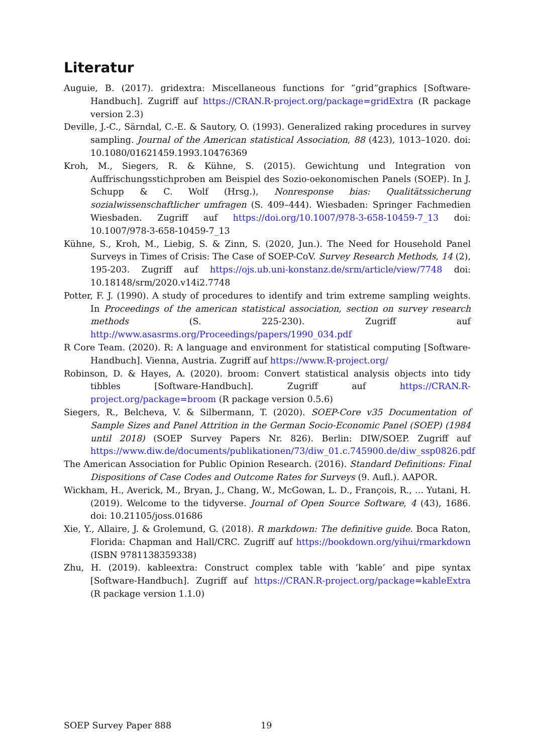Literatur
Auguie, B. (2017). gridextra: Miscellaneous functions for ”grid”graphics [Software-Handbuch]. Zugriff auf https://CRAN.R-project.org/package=gridExtra (R package version 2.3)
Deville, J.-C., Särndal, C.-E. & Sautory, O. (1993). Generalized raking procedures in survey sampling. Journal of the American statistical Association, 88 (423), 1013–1020. doi: 10.1080/01621459.1993.10476369
Kroh, M., Siegers, R. & Kühne, S. (2015). Gewichtung und Integration von Auffrischungsstichproben am Beispiel des Sozio-oekonomischen Panels (SOEP). In J. Schupp & C. Wolf (Hrsg.), Nonresponse bias: Qualitätssicherung sozialwissenschaftlicher umfragen (S. 409–444). Wiesbaden: Springer Fachmedien Wiesbaden. Zugriff auf https://doi.org/10.1007/978-3-658-10459-7_13 doi: 10.1007/978-3-658-10459-7_13
Kühne, S., Kroh, M., Liebig, S. & Zinn, S. (2020, Jun.). The Need for Household Panel Surveys in Times of Crisis: The Case of SOEP-CoV. Survey Research Methods, 14 (2), 195-203. Zugriff auf https://ojs.ub.uni-konstanz.de/srm/article/view/7748 doi: 10.18148/srm/2020.v14i2.7748
Potter, F. J. (1990). A study of procedures to identify and trim extreme sampling weights. In Proceedings of the american statistical association, section on survey research methods (S. 225-230). Zugriff auf http://www.asasrms.org/Proceedings/papers/1990_034.pdf
R Core Team. (2020). R: A language and environment for statistical computing [Software-Handbuch]. Vienna, Austria. Zugriff auf https://www.R-project.org/
Robinson, D. & Hayes, A. (2020). broom: Convert statistical analysis objects into tidy tibbles [Software-Handbuch]. Zugriff auf https://CRAN.R-project.org/package=broom (R package version 0.5.6)
Siegers, R., Belcheva, V. & Silbermann, T. (2020). SOEP-Core v35 Documentation of Sample Sizes and Panel Attrition in the German Socio-Economic Panel (SOEP) (1984 until 2018) (SOEP Survey Papers Nr. 826). Berlin: DIW/SOEP. Zugriff auf https://www.diw.de/documents/publikationen/73/diw_01.c.745900.de/diw_ssp0826.pdf
The American Association for Public Opinion Research. (2016). Standard Definitions: Final Dispositions of Case Codes and Outcome Rates for Surveys (9. Aufl.). AAPOR.
Wickham, H., Averick, M., Bryan, J., Chang, W., McGowan, L. D., François, R., … Yutani, H. (2019). Welcome to the tidyverse. Journal of Open Source Software, 4 (43), 1686. doi: 10.21105/joss.01686
Xie, Y., Allaire, J. & Grolemund, G. (2018). R markdown: The definitive guide. Boca Raton, Florida: Chapman and Hall/CRC. Zugriff auf https://bookdown.org/yihui/rmarkdown (ISBN 9781138359338)
Zhu, H. (2019). kableextra: Construct complex table with ’kable’ and pipe syntax [Software-Handbuch]. Zugriff auf https://CRAN.R-project.org/package=kableExtra (R package version 1.1.0)
SOEP Survey Paper 888 19